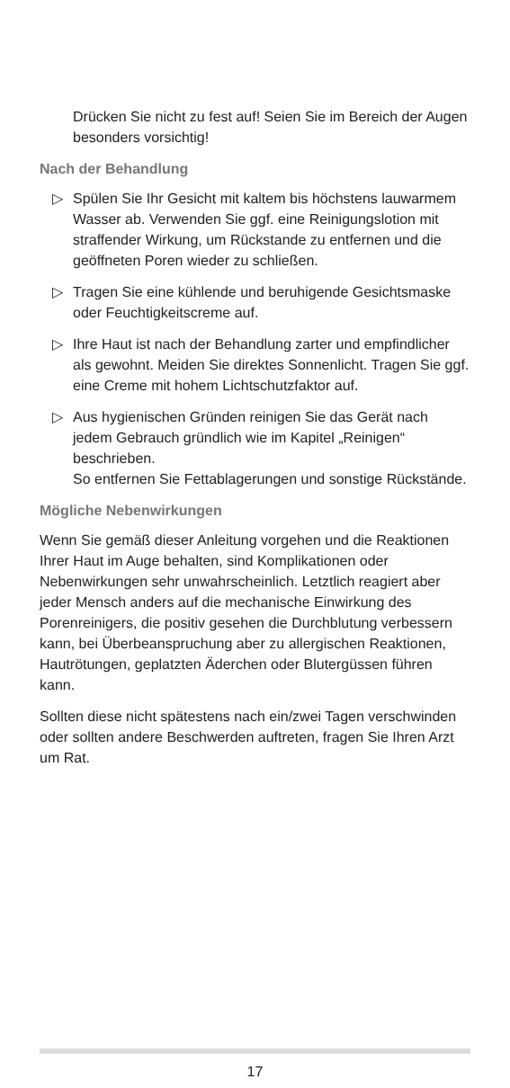Drücken Sie nicht zu fest auf! Seien Sie im Bereich der Augen besonders vorsichtig!
Nach der Behandlung
▷ Spülen Sie Ihr Gesicht mit kaltem bis höchstens lau­warmem Wasser ab. Verwenden Sie ggf. eine Reini­gungslotion mit straffender Wirkung, um Rückstande zu entfernen und die geöffneten Poren wieder zu schließen.
▷ Tragen Sie eine kühlende und beruhigende Gesichts­maske oder Feuchtigkeitscreme auf.
▷ Ihre Haut ist nach der Behandlung zarter und empfindlicher als gewohnt. Meiden Sie direktes Sonnenlicht. Tragen Sie ggf. eine Creme mit hohem Lichtschutzfaktor auf.
▷ Aus hygienischen Gründen reinigen Sie das Gerät nach jedem Gebrauch gründlich wie im Kapitel „Reinigen“ beschrieben.
So entfernen Sie Fettablagerungen und sonstige Rückstände.
Mögliche Nebenwirkungen
Wenn Sie gemäß dieser Anleitung vorgehen und die Reak­tionen Ihrer Haut im Auge behalten, sind Komplikationen oder Nebenwirkungen sehr unwahrscheinlich. Letztlich reagiert aber jeder Mensch anders auf die mechanische Einwirkung des Porenreinigers, die positiv gesehen die Durchblutung verbessern kann, bei Überbeanspruchung aber zu allergischen Reaktionen, Hautrötungen, geplatzten Äderchen oder Blutergüssen führen kann.
Sollten diese nicht spätestens nach ein/zwei Tagen verschwinden oder sollten andere Beschwerden auftreten, fragen Sie Ihren Arzt um Rat.
17